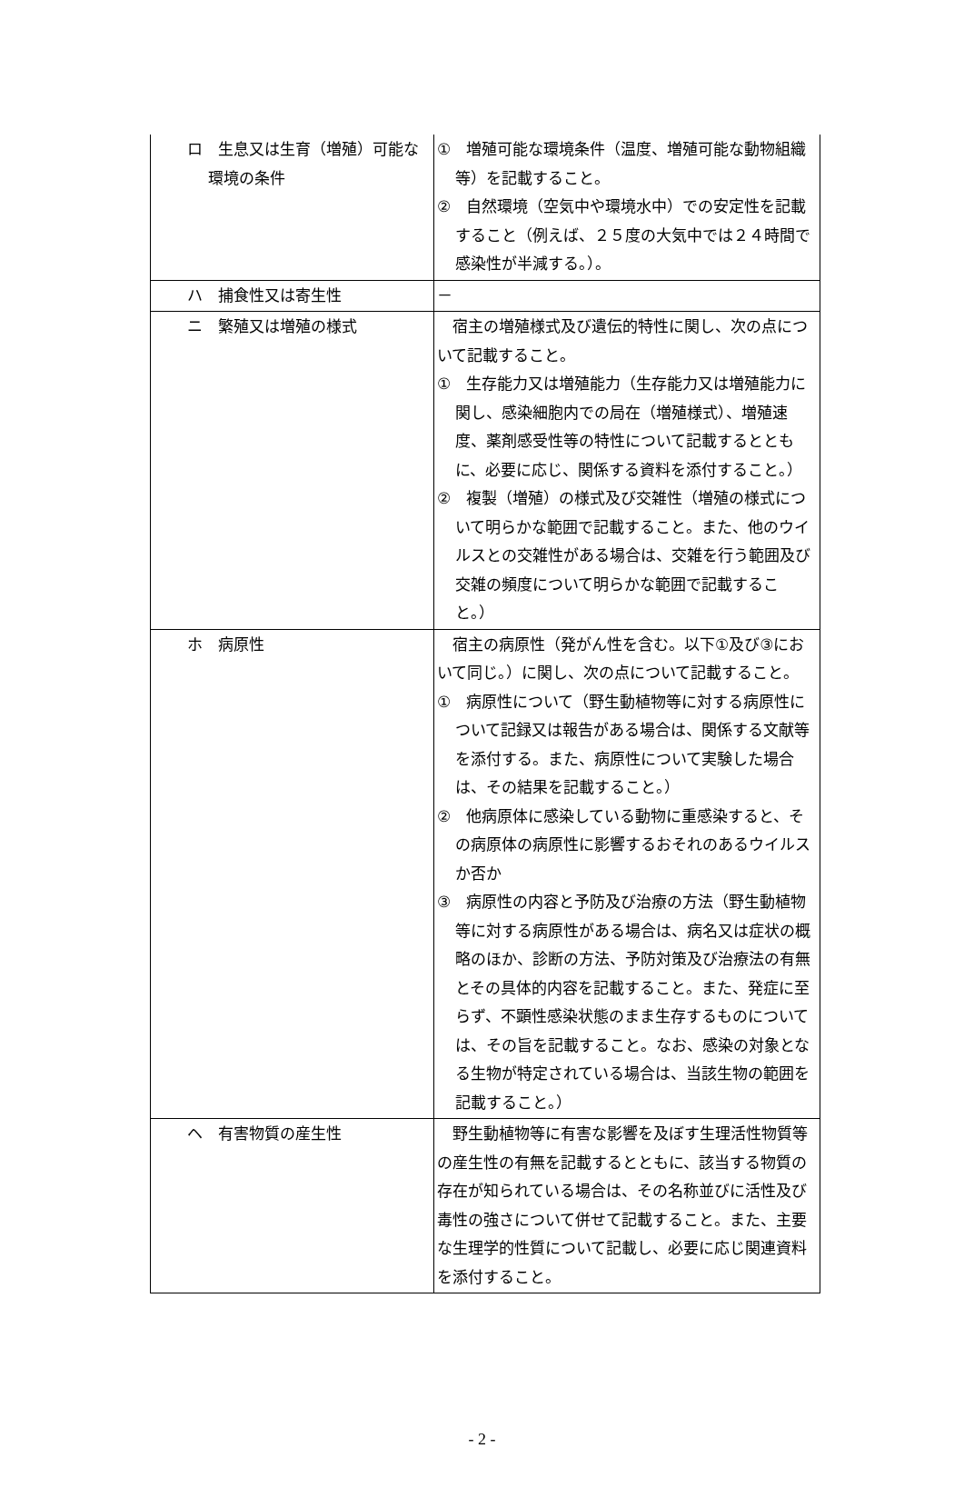| ロ 生息又は生育（増殖）可能な環境の条件 | ① 増殖可能な環境条件（温度、増殖可能な動物組織等）を記載すること。 ② 自然環境（空気中や環境水中）での安定性を記載すること（例えば、２５度の大気中では２４時間で感染性が半減する。）。 |
| ハ 捕食性又は寄生性 | － |
| ニ 繁殖又は増殖の様式 | 宿主の増殖様式及び遺伝的特性に関し、次の点について記載すること。 ① 生存能力又は増殖能力（生存能力又は増殖能力に関し、感染細胞内での局在（増殖様式）、増殖速度、薬剤感受性等の特性について記載するとともに、必要に応じ、関係する資料を添付すること。） ② 複製（増殖）の様式及び交雑性（増殖の様式について明らかな範囲で記載すること。また、他のウイルスとの交雑性がある場合は、交雑を行う範囲及び交雑の頻度について明らかな範囲で記載すること。） |
| ホ 病原性 | 宿主の病原性（発がん性を含む。以下①及び③において同じ。）に関し、次の点について記載すること。 ① 病原性について（野生動植物等に対する病原性について記録又は報告がある場合は、関係する文献等を添付する。また、病原性について実験した場合は、その結果を記載すること。） ② 他病原体に感染している動物に重感染すると、その病原体の病原性に影響するおそれのあるウイルスか否か ③ 病原性の内容と予防及び治療の方法（野生動植物等に対する病原性がある場合は、病名又は症状の概略のほか、診断の方法、予防対策及び治療法の有無とその具体的内容を記載すること。また、発症に至らず、不顕性感染状態のまま生存するものについては、その旨を記載すること。なお、感染の対象となる生物が特定されている場合は、当該生物の範囲を記載すること。） |
| ヘ 有害物質の産生性 | 野生動植物等に有害な影響を及ぼす生理活性物質等の産生性の有無を記載するとともに、該当する物質の存在が知られている場合は、その名称並びに活性及び毒性の強さについて併せて記載すること。また、主要な生理学的性質について記載し、必要に応じ関連資料を添付すること。 |
- 2 -